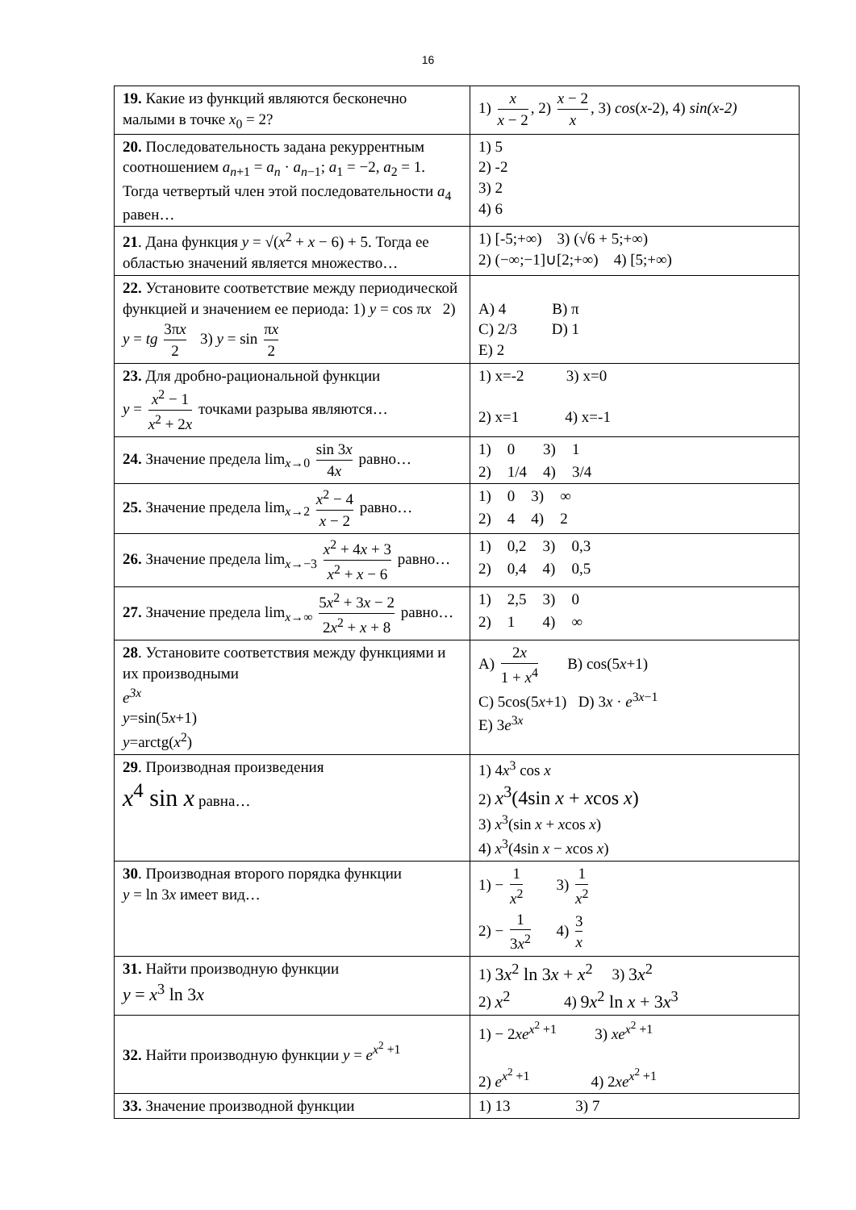16
| 19. Какие из функций являются бесконечно малыми в точке x<sub>0</sub> = 2? | 1) x x − 2 , 2) x − 2 x , 3) cos ( x -2), 4) sin(x-2) |
| 20. Последовательность задана рекуррентным соотношением a<sub>n+1</sub> = a<sub>n</sub> · a<sub>n−1</sub>; a<sub>1</sub> = −2, a<sub>2</sub> = 1. Тогда четвертый член этой последовательности a<sub>4</sub> равен… | 1) 5 2) -2 3) 2 4) 6 |
| 21 . Дана функция y = √( x<sup>2</sup> + x − 6) + 5. Тогда ее областью значений является множество… | 1) [-5;+∞) 3) (√6 + 5;+∞) 2) (−∞;−1]∪[2;+∞) 4) [5;+∞) |
| 22. Установите соответствие между периодической функцией и значением ее периода: 1) y = cos π x 2) y = tg 3π x 2 3) y = sin π x 2 | A) 4 B) π C) 2/3 D) 1 E) 2 |
| 23. Для дробно-рациональной функции y = x<sup>2</sup> − 1 x<sup>2</sup> + 2 x точками разрыва являются… | 1) x=-2 3) x=0 2) x=1 4) x=-1 |
| 24. Значение предела lim<sub>x→0</sub> sin 3 x 4 x равно… | 1) 0 3) 1 2) 1/4 4) 3/4 |
| 25. Значение предела lim<sub>x→2</sub> x<sup>2</sup> − 4 x − 2 равно… | 1) 0 3) ∞ 2) 4 4) 2 |
| 26. Значение предела lim<sub>x→−3</sub> x<sup>2</sup> + 4 x + 3 x<sup>2</sup> + x − 6 равно… | 1) 0,2 3) 0,3 2) 0,4 4) 0,5 |
| 27. Значение предела lim<sub>x→∞</sub> 5 x<sup>2</sup> + 3 x − 2 2 x<sup>2</sup> + x + 8 равно… | 1) 2,5 3) 0 2) 1 4) ∞ |
| 28 . Установите соответствия между функциями и их производными e<sup>3x</sup> y =sin(5 x +1) y =arctg( x<sup>2</sup>) | A) 2 x 1 + x<sup>4</sup> B) cos(5 x +1) C) 5cos(5 x +1) D) 3 x · e<sup>3x−1</sup> E) 3 e<sup>3x</sup> |
| 29 . Производная произведения x<sup>4</sup> sin x равна… | 1) 4 x<sup>3</sup> cos x 2) x<sup>3</sup>(4sin x + x cos x ) 3) x<sup>3</sup>(sin x + x cos x ) 4) x<sup>3</sup>(4sin x − x cos x ) |
| 30 . Производная второго порядка функции y = ln 3 x имеет вид… | 1) − 1 x<sup>2</sup> 3) 1 x<sup>2</sup> 2) − 1 3 x<sup>2</sup> 4) 3 x |
| 31. Найти производную функции y = x<sup>3</sup> ln 3 x | 1) 3 x<sup>2</sup> ln 3 x + x<sup>2</sup> 3) 3 x<sup>2</sup> 2) x<sup>2</sup> 4) 9 x<sup>2</sup> ln x + 3 x<sup>3</sup> |
| 32. Найти производную функции y = e<sup>x<sup>2</sup> +1</sup> | 1) − 2 xe<sup>x<sup>2</sup> +1</sup> 3) xe<sup>x<sup>2</sup> +1</sup> 2) e<sup>x<sup>2</sup> +1</sup> 4) 2 xe<sup>x<sup>2</sup> +1</sup> |
| 33. Значение производной функции | 1) 13 3) 7 |